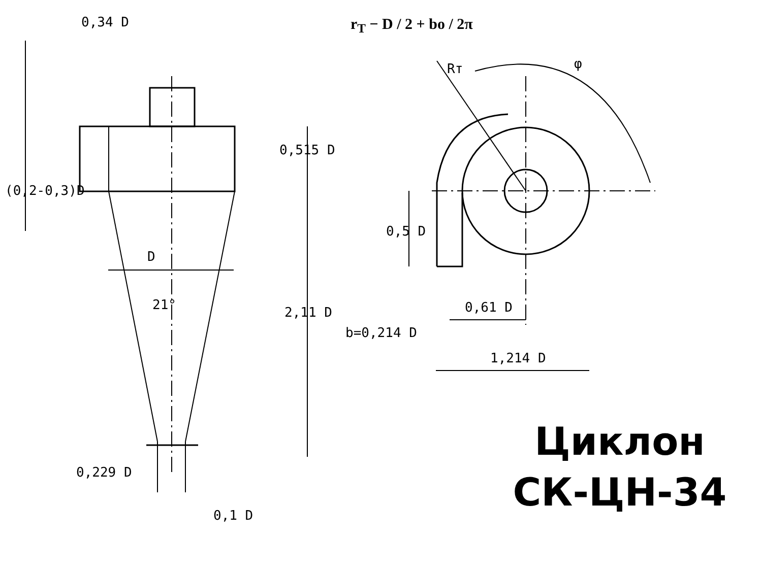r<sub>T</sub> − D / 2 + bo / 2π
0,34 D
D
21°
0,229 D
0,515 D
2,11 D
(0,2-0,3)D
0,1 D
Rт φ
0,5 D
0,61 D
b=0,214 D
1,214 D
Циклон
СК-ЦН-34